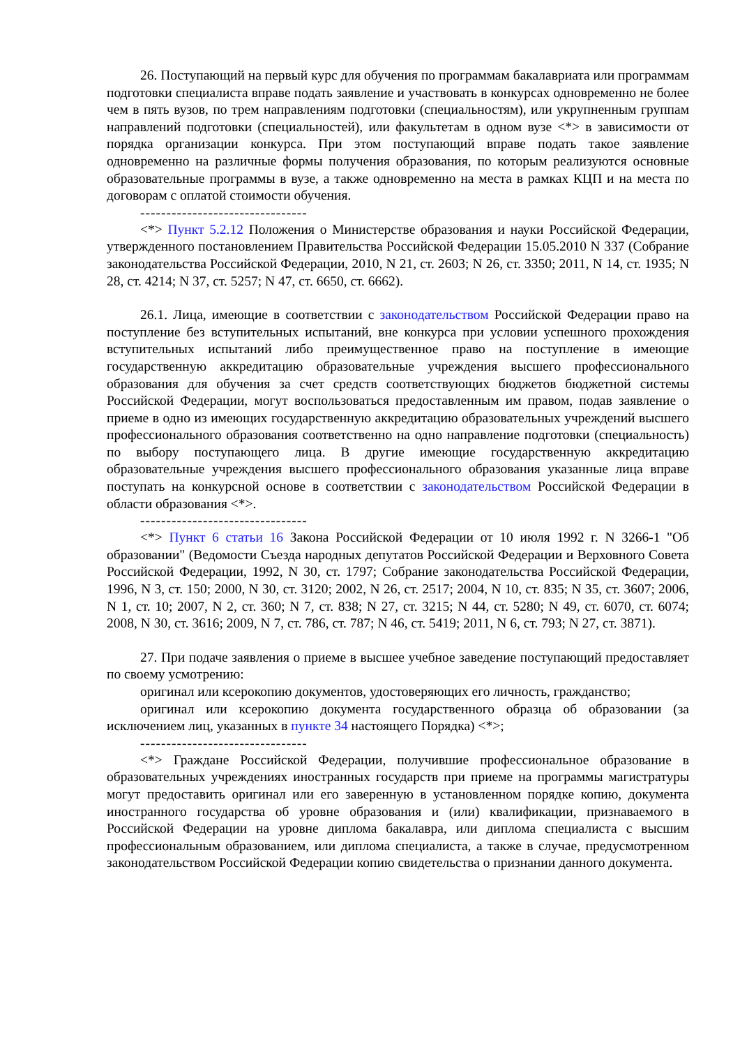26. Поступающий на первый курс для обучения по программам бакалавриата или программам подготовки специалиста вправе подать заявление и участвовать в конкурсах одновременно не более чем в пять вузов, по трем направлениям подготовки (специальностям), или укрупненным группам направлений подготовки (специальностей), или факультетам в одном вузе <*> в зависимости от порядка организации конкурса. При этом поступающий вправе подать такое заявление одновременно на различные формы получения образования, по которым реализуются основные образовательные программы в вузе, а также одновременно на места в рамках КЦП и на места по договорам с оплатой стоимости обучения.
--------------------------------
<*> Пункт 5.2.12 Положения о Министерстве образования и науки Российской Федерации, утвержденного постановлением Правительства Российской Федерации 15.05.2010 N 337 (Собрание законодательства Российской Федерации, 2010, N 21, ст. 2603; N 26, ст. 3350; 2011, N 14, ст. 1935; N 28, ст. 4214; N 37, ст. 5257; N 47, ст. 6650, ст. 6662).
26.1. Лица, имеющие в соответствии с законодательством Российской Федерации право на поступление без вступительных испытаний, вне конкурса при условии успешного прохождения вступительных испытаний либо преимущественное право на поступление в имеющие государственную аккредитацию образовательные учреждения высшего профессионального образования для обучения за счет средств соответствующих бюджетов бюджетной системы Российской Федерации, могут воспользоваться предоставленным им правом, подав заявление о приеме в одно из имеющих государственную аккредитацию образовательных учреждений высшего профессионального образования соответственно на одно направление подготовки (специальность) по выбору поступающего лица. В другие имеющие государственную аккредитацию образовательные учреждения высшего профессионального образования указанные лица вправе поступать на конкурсной основе в соответствии с законодательством Российской Федерации в области образования <*>.
--------------------------------
<*> Пункт 6 статьи 16 Закона Российской Федерации от 10 июля 1992 г. N 3266-1 "Об образовании" (Ведомости Съезда народных депутатов Российской Федерации и Верховного Совета Российской Федерации, 1992, N 30, ст. 1797; Собрание законодательства Российской Федерации, 1996, N 3, ст. 150; 2000, N 30, ст. 3120; 2002, N 26, ст. 2517; 2004, N 10, ст. 835; N 35, ст. 3607; 2006, N 1, ст. 10; 2007, N 2, ст. 360; N 7, ст. 838; N 27, ст. 3215; N 44, ст. 5280; N 49, ст. 6070, ст. 6074; 2008, N 30, ст. 3616; 2009, N 7, ст. 786, ст. 787; N 46, ст. 5419; 2011, N 6, ст. 793; N 27, ст. 3871).
27. При подаче заявления о приеме в высшее учебное заведение поступающий предоставляет по своему усмотрению:
оригинал или ксерокопию документов, удостоверяющих его личность, гражданство;
оригинал или ксерокопию документа государственного образца об образовании (за исключением лиц, указанных в пункте 34 настоящего Порядка) <*>;
--------------------------------
<*> Граждане Российской Федерации, получившие профессиональное образование в образовательных учреждениях иностранных государств при приеме на программы магистратуры могут предоставить оригинал или его заверенную в установленном порядке копию, документа иностранного государства об уровне образования и (или) квалификации, признаваемого в Российской Федерации на уровне диплома бакалавра, или диплома специалиста с высшим профессиональным образованием, или диплома специалиста, а также в случае, предусмотренном законодательством Российской Федерации копию свидетельства о признании данного документа.